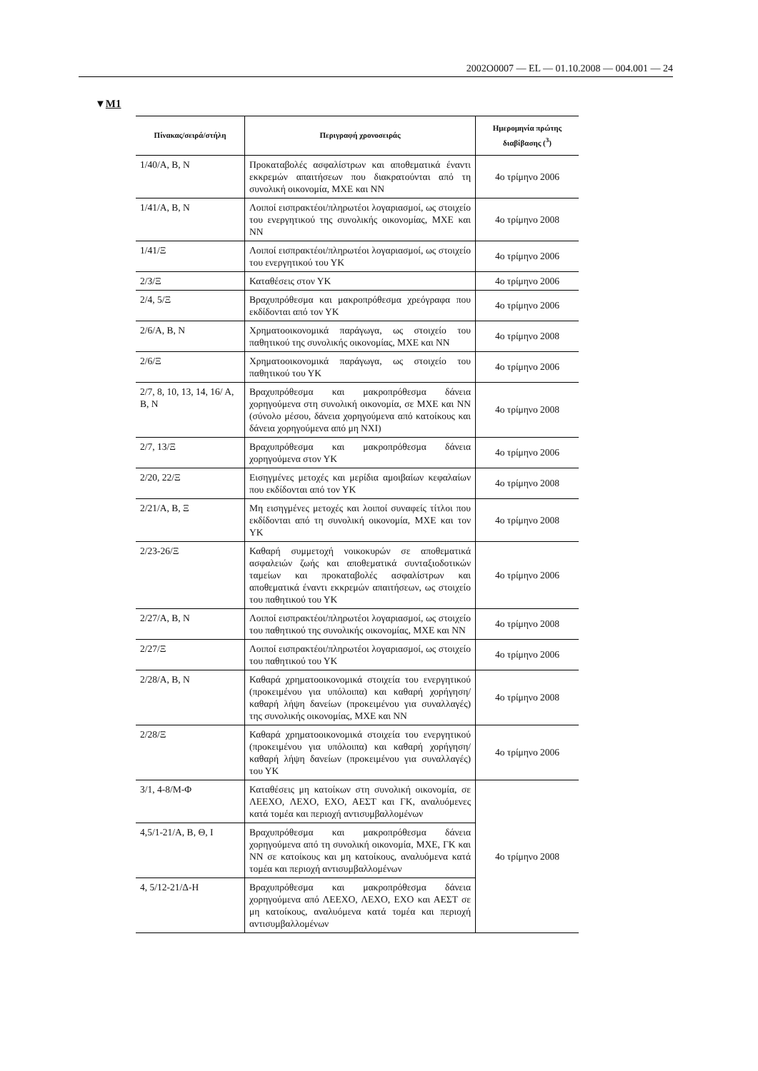2002O0007 — EL — 01.10.2008 — 004.001 — 24
▼M1
| Πίνακας/σειρά/στήλη | Περιγραφή χρονοσειράς | Ημερομηνία πρώτης διαβίβασης (<sup>3</sup>) |
| --- | --- | --- |
| 1/40/Α, Β, Ν | Προκαταβολές ασφαλίστρων και αποθεματικά έναντι εκκρεμών απαιτήσεων που διακρατούνται από τη συνολική οικονομία, ΜΧΕ και ΝΝ | 4ο τρίμηνο 2006 |
| 1/41/Α, Β, Ν | Λοιποί εισπρακτέοι/πληρωτέοι λογαριασμοί, ως στοιχείο του ενεργητικού της συνολικής οικονομίας, ΜΧΕ και ΝΝ | 4ο τρίμηνο 2008 |
| 1/41/Ξ | Λοιποί εισπρακτέοι/πληρωτέοι λογαριασμοί, ως στοιχείο του ενεργητικού του ΥΚ | 4ο τρίμηνο 2006 |
| 2/3/Ξ | Καταθέσεις στον ΥΚ | 4ο τρίμηνο 2006 |
| 2/4, 5/Ξ | Βραχυπρόθεσμα και μακροπρόθεσμα χρεόγραφα που εκδίδονται από τον ΥΚ | 4ο τρίμηνο 2006 |
| 2/6/Α, Β, Ν | Χρηματοοικονομικά παράγωγα, ως στοιχείο του παθητικού της συνολικής οικονομίας, ΜΧΕ και ΝΝ | 4ο τρίμηνο 2008 |
| 2/6/Ξ | Χρηματοοικονομικά παράγωγα, ως στοιχείο του παθητικού του ΥΚ | 4ο τρίμηνο 2006 |
| 2/7, 8, 10, 13, 14, 16/ Α, Β, Ν | Βραχυπρόθεσμα και μακροπρόθεσμα δάνεια χορηγούμενα στη συνολική οικονομία, σε ΜΧΕ και ΝΝ (σύνολο μέσου, δάνεια χορηγούμενα από κατοίκους και δάνεια χορηγούμενα από μη ΝΧΙ) | 4ο τρίμηνο 2008 |
| 2/7, 13/Ξ | Βραχυπρόθεσμα και μακροπρόθεσμα δάνεια χορηγούμενα στον ΥΚ | 4ο τρίμηνο 2006 |
| 2/20, 22/Ξ | Εισηγμένες μετοχές και μερίδια αμοιβαίων κεφαλαίων που εκδίδονται από τον ΥΚ | 4ο τρίμηνο 2008 |
| 2/21/Α, Β, Ξ | Μη εισηγμένες μετοχές και λοιποί συναφείς τίτλοι που εκδίδονται από τη συνολική οικονομία, ΜΧΕ και τον ΥΚ | 4ο τρίμηνο 2008 |
| 2/23-26/Ξ | Καθαρή συμμετοχή νοικοκυρών σε αποθεματικά ασφαλειών ζωής και αποθεματικά συνταξιοδοτικών ταμείων και προκαταβολές ασφαλίστρων και αποθεματικά έναντι εκκρεμών απαιτήσεων, ως στοιχείο του παθητικού του ΥΚ | 4ο τρίμηνο 2006 |
| 2/27/Α, Β, Ν | Λοιποί εισπρακτέοι/πληρωτέοι λογαριασμοί, ως στοιχείο του παθητικού της συνολικής οικονομίας, ΜΧΕ και ΝΝ | 4ο τρίμηνο 2008 |
| 2/27/Ξ | Λοιποί εισπρακτέοι/πληρωτέοι λογαριασμοί, ως στοιχείο του παθητικού του ΥΚ | 4ο τρίμηνο 2006 |
| 2/28/Α, Β, Ν | Καθαρά χρηματοοικονομικά στοιχεία του ενεργητικού (προκειμένου για υπόλοιπα) και καθαρή χορήγηση/καθαρή λήψη δανείων (προκειμένου για συναλλαγές) της συνολικής οικονομίας, ΜΧΕ και ΝΝ | 4ο τρίμηνο 2008 |
| 2/28/Ξ | Καθαρά χρηματοοικονομικά στοιχεία του ενεργητικού (προκειμένου για υπόλοιπα) και καθαρή χορήγηση/καθαρή λήψη δανείων (προκειμένου για συναλλαγές) του ΥΚ | 4ο τρίμηνο 2006 |
| 3/1, 4-8/Μ-Φ | Καταθέσεις μη κατοίκων στη συνολική οικονομία, σε ΛΕΕΧΟ, ΛΕΧΟ, ΕΧΟ, ΑΕΣΤ και ΓΚ, αναλυόμενες κατά τομέα και περιοχή αντισυμβαλλομένων | 4ο τρίμηνο 2008 |
| 4,5/1-21/Α, Β, Θ, Ι | Βραχυπρόθεσμα και μακροπρόθεσμα δάνεια χορηγούμενα από τη συνολική οικονομία, ΜΧΕ, ΓΚ και ΝΝ σε κατοίκους και μη κατοίκους, αναλυόμενα κατά τομέα και περιοχή αντισυμβαλλομένων | |
| 4, 5/12-21/Δ-Η | Βραχυπρόθεσμα και μακροπρόθεσμα δάνεια χορηγούμενα από ΛΕΕΧΟ, ΛΕΧΟ, ΕΧΟ και ΑΕΣΤ σε μη κατοίκους, αναλυόμενα κατά τομέα και περιοχή αντισυμβαλλομένων | |